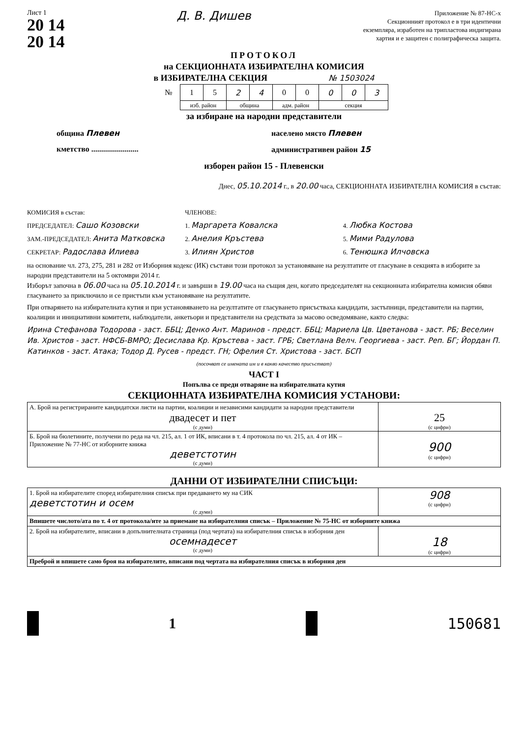Лист 1
20 14
20 14
Д. В. Дишев
Приложение № 87-НС-х
Секционният протокол е в три идентични
екземпляра, изработен на трипластова индигирана
хартия и е защитен с полиграфическа защита.
ПРОТОКОЛ
на СЕКЦИОННАТА ИЗБИРАТЕЛНА КОМИСИЯ
в ИЗБИРАТЕЛНА СЕКЦИЯ № 1503024
| № | 1 | 5 | 2 | 4 | 0 | 0 | 0 | 0 | 3 |
| | изб. район | | община | | адм. район | | секция | | |
за избиране на народни представители
община Плевен населено място Плевен
кметство ........................ административен район 15
изборен район 15 - Плевенски
Днес, 05.10.2014 г., в 20.00 часа, СЕКЦИОННАТА ИЗБИРАТЕЛНА КОМИСИЯ в състав:
КОМИСИЯ в състав:
ПРЕДСЕДАТЕЛ: Сашо Козовски
ЗАМ.-ПРЕДСЕДАТЕЛ: Анита Матковска
СЕКРЕТАР: Радослава Илиева
ЧЛЕНОВЕ:
1. Маргарета Ковалска
2. Анелия Кръстева
3. Илиян Христов
4. Любка Костова
5. Мими Радулова
6. Тенюшка Илчовска
на основание чл. 273, 275, 281 и 282 от Изборния кодекс (ИК) състави този протокол за установяване на резултатите от гласуване в секцията в изборите за народни представители на 5 октомври 2014 г.
Изборът започна в 06.00 часа на 05.10.2014 г. и завърши в 19.00 часа на същия ден, когато председателят на секционната избирателна комисия обяви гласуването за приключило и се пристъпи към установяване на резултатите.
При отварянето на избирателната кутия и при установяването на резултатите от гласуването присъстваха кандидати, застъпници, представители на партии, коалиции и инициативни комитети, наблюдатели, анкетьори и представители на средствата за масово осведомяване, както следва:
Ирина Стефанова Тодорова - заст. ББЦ; Денко Ант. Маринов - предст. ББЦ; Мариела Цв. Цветанова - заст. РБ; Веселин Ив. Христов - заст. НФСБ-ВМРО; Десислава Кр. Кръстева - заст. ГРБ; Светлана Велч. Георгиева - заст. Реп. БГ; Йордан П. Катинков - заст. Атака; Тодор Д. Русев - предст. ГН; Офелия Ст. Христова - заст. БСП
(посочват се имената им и в какво качество присъстват)
ЧАСТ I
Попълва се преди отваряне на избирателната кутия
СЕКЦИОННАТА ИЗБИРАТЕЛНА КОМИСИЯ УСТАНОВИ:
| А. Брой на регистрираните кандидатски листи на партии, коалиции и независими кандидати за народни представители двадесет и пет (с думи) | 25 (с цифри) |
| Б. Брой на бюлетините, получени по реда на чл. 215, ал. 1 от ИК, вписани в т. 4 протокола по чл. 215, ал. 4 от ИК – Приложение № 77-НС от изборните книжа деветстотин (с думи) | 900 (с цифри) |
ДАННИ ОТ ИЗБИРАТЕЛНИ СПИСЪЦИ:
| 1. Брой на избирателите според избирателния списък при предаването му на СИК деветстотин и осем (с думи) | 908 (с цифри) |
| Впишете числото/ата по т. 4 от протокола/ите за приемане на избирателния списък – Приложение № 75-НС от изборните книжа | |
| 2. Брой на избирателите, вписани в допълнителната страница (под чертата) на избирателния списък в изборния ден осемнадесет (с думи) | 18 (с цифри) |
| Преброй и впишете само броя на избирателите, вписани под чертата на избирателния списък в изборния ден | |
1 150681